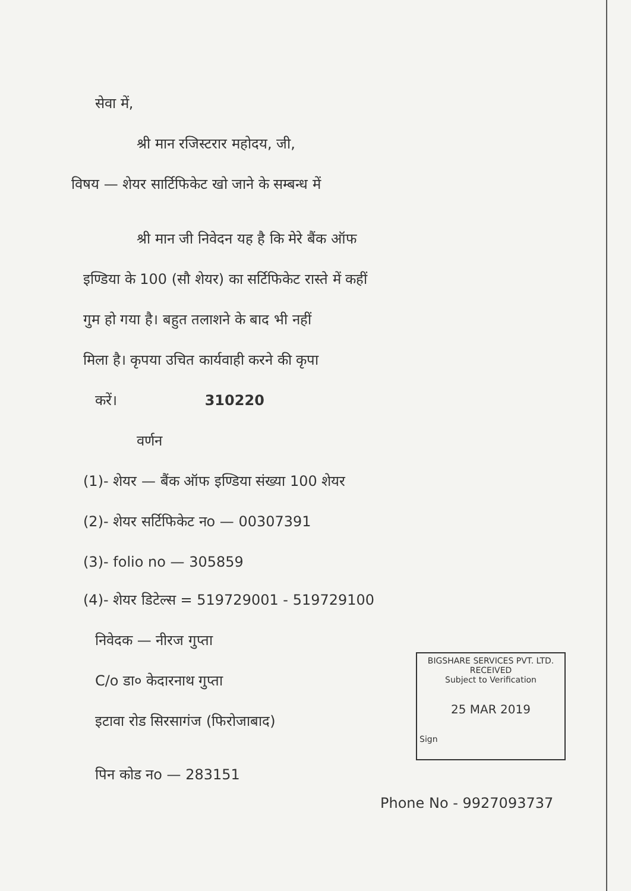सेवा में,
श्री मान रजिस्टरार महोदय, जी,
विषय — शेयर सार्टिफिकेट खो जाने के सम्बन्ध में
श्री मान जी निवेदन यह है कि मेरे बैंक ऑफ
इण्डिया के 100 (सौ शेयर) का सर्टिफिकेट रास्ते में कहीं
गुम हो गया है। बहुत तलाशने के बाद भी नहीं
मिला है। कृपया उचित कार्यवाही करने की कृपा
करें। 310220
वर्णन
(1)- शेयर — बैंक ऑफ इण्डिया संख्या 100 शेयर
(2)- शेयर सर्टिफिकेट नo — 00307391
(3)- folio no — 305859
(4)- शेयर डिटेल्स = 519729001 - 519729100
निवेदक — नीरज गुप्ता
C/o डा० केदारनाथ गुप्ता
इटावा रोड सिरसागंज (फिरोजाबाद)
BIGSHARE SERVICES PVT. LTD.
RECEIVED
Subject to Verification
25 MAR 2019
Sign
पिन कोड नo — 283151
Phone No - 9927093737